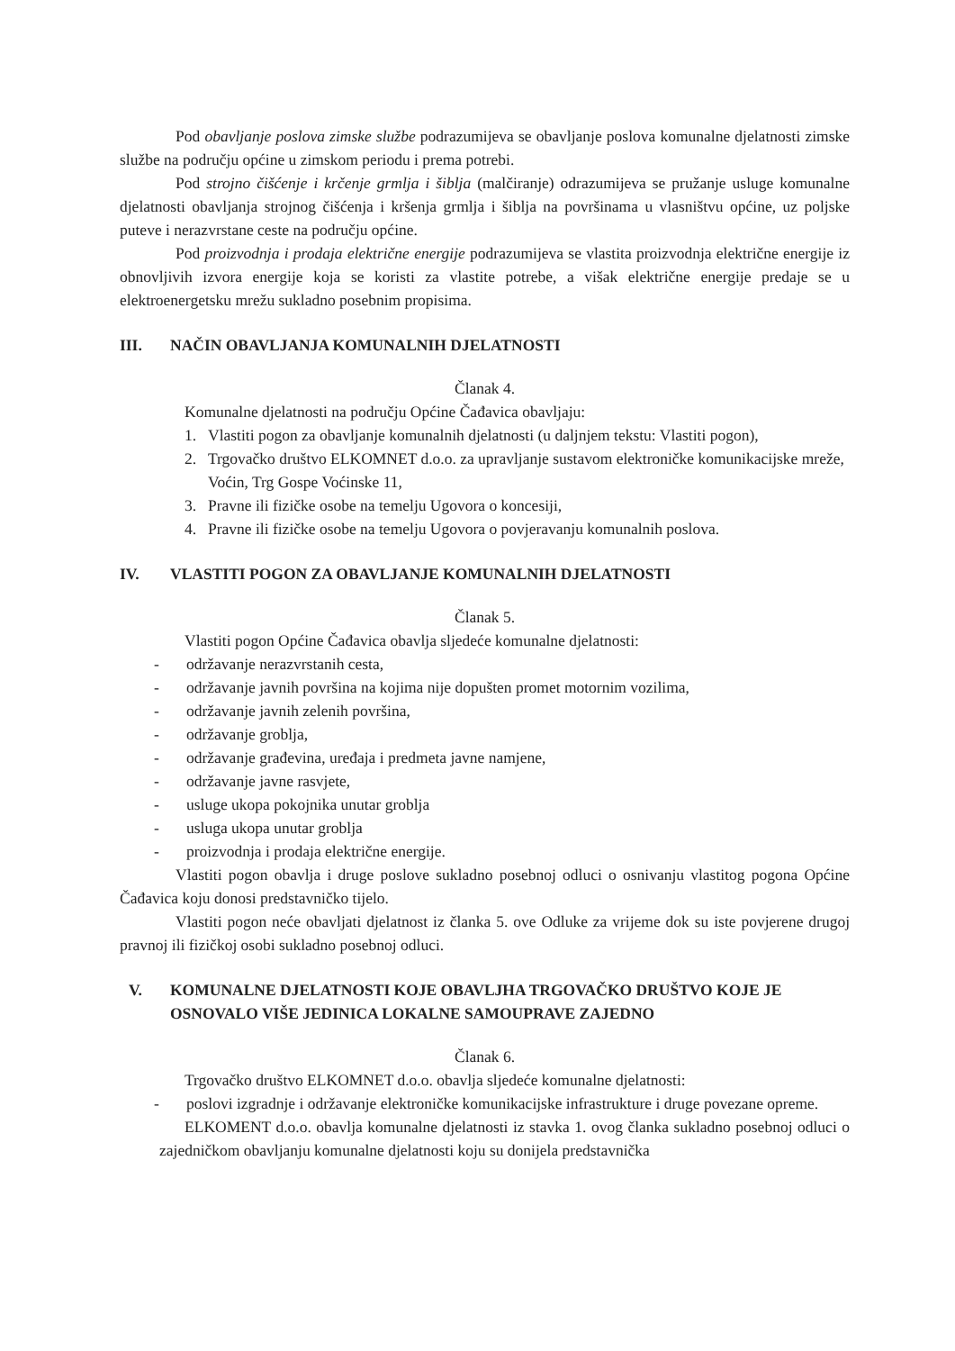Pod obavljanje poslova zimske službe podrazumijeva se obavljanje poslova komunalne djelatnosti zimske službe na području općine u zimskom periodu i prema potrebi.
Pod strojno čišćenje i krčenje grmlja i šiblja (malčiranje) odrazumijeva se pružanje usluge komunalne djelatnosti obavljanja strojnog čišćenja i kršenja grmlja i šiblja na površinama u vlasništvu općine, uz poljske puteve i nerazvrstane ceste na području općine.
Pod proizvodnja i prodaja električne energije podrazumijeva se vlastita proizvodnja električne energije iz obnovljivih izvora energije koja se koristi za vlastite potrebe, a višak električne energije predaje se u elektroenergetsku mrežu sukladno posebnim propisima.
III. NAČIN OBAVLJANJA KOMUNALNIH DJELATNOSTI
Članak 4.
Komunalne djelatnosti na području Općine Čađavica obavljaju:
1. Vlastiti pogon za obavljanje komunalnih djelatnosti (u daljnjem tekstu: Vlastiti pogon),
2. Trgovačko društvo ELKOMNET d.o.o. za upravljanje sustavom elektroničke komunikacijske mreže, Voćin, Trg Gospe Voćinske 11,
3. Pravne ili fizičke osobe na temelju Ugovora o koncesiji,
4. Pravne ili fizičke osobe na temelju Ugovora o povjeravanju komunalnih poslova.
IV. VLASTITI POGON ZA OBAVLJANJE KOMUNALNIH DJELATNOSTI
Članak 5.
Vlastiti pogon Općine Čađavica obavlja sljedeće komunalne djelatnosti:
- održavanje nerazvrstanih cesta,
- održavanje javnih površina na kojima nije dopušten promet motornim vozilima,
- održavanje javnih zelenih površina,
- održavanje groblja,
- održavanje građevina, uređaja i predmeta javne namjene,
- održavanje javne rasvjete,
- usluge ukopa pokojnika unutar groblja
- usluga ukopa unutar groblja
- proizvodnja i prodaja električne energije.
Vlastiti pogon obavlja i druge poslove sukladno posebnoj odluci o osnivanju vlastitog pogona Općine Čađavica koju donosi predstavničko tijelo.
Vlastiti pogon neće obavljati djelatnost iz članka 5. ove Odluke za vrijeme dok su iste povjerene drugoj pravnoj ili fizičkoj osobi sukladno posebnoj odluci.
V. KOMUNALNE DJELATNOSTI KOJE OBAVLJHA TRGOVAČKO DRUŠTVO KOJE JE OSNOVALO VIŠE JEDINICA LOKALNE SAMOUPRAVE ZAJEDNO
Članak 6.
Trgovačko društvo ELKOMNET d.o.o. obavlja sljedeće komunalne djelatnosti:
- poslovi izgradnje i održavanje elektroničke komunikacijske infrastrukture i druge povezane opreme.
ELKOMENT d.o.o. obavlja komunalne djelatnosti iz stavka 1. ovog članka sukladno posebnoj odluci o zajedničkom obavljanju komunalne djelatnosti koju su donijela predstavnička